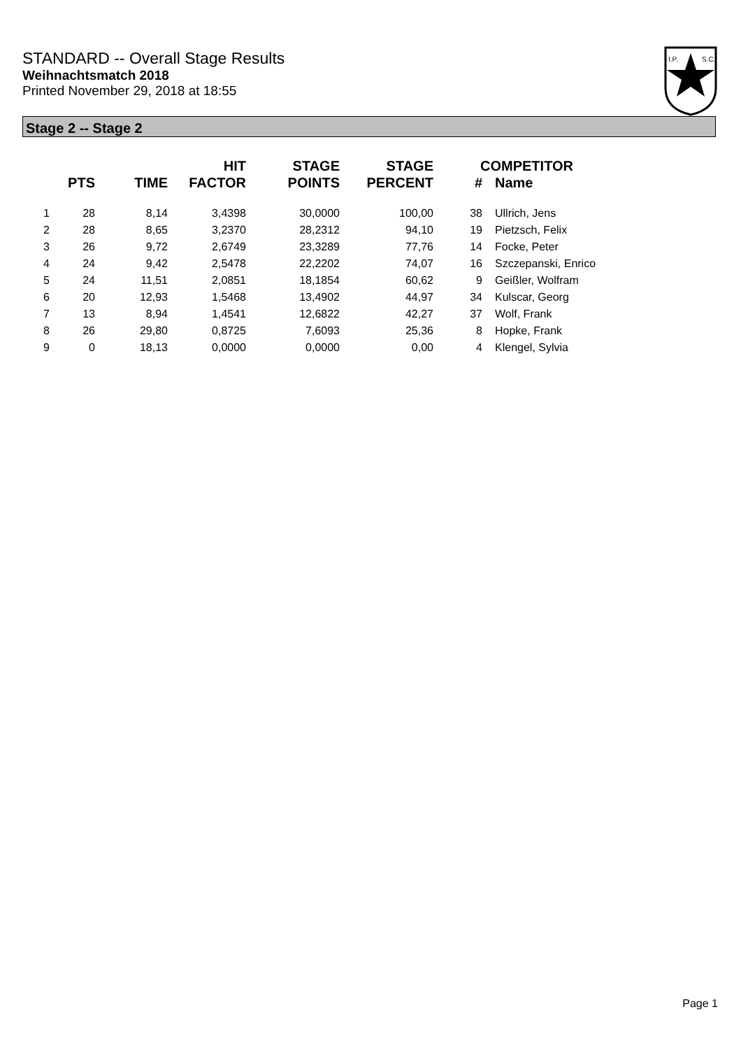STANDARD -- Overall Stage Results
Weihnachtsmatch 2018
Printed November 29, 2018 at 18:55
I.P.
S.C.
Stage 2 -- Stage 2
| | PTS | TIME | HIT FACTOR | STAGE POINTS | STAGE PERCENT | COMPETITOR # | Name |
| --- | --- | --- | --- | --- | --- | --- | --- |
| 1 | 28 | 8,14 | 3,4398 | 30,0000 | 100,00 | 38 | Ullrich, Jens |
| 2 | 28 | 8,65 | 3,2370 | 28,2312 | 94,10 | 19 | Pietzsch, Felix |
| 3 | 26 | 9,72 | 2,6749 | 23,3289 | 77,76 | 14 | Focke, Peter |
| 4 | 24 | 9,42 | 2,5478 | 22,2202 | 74,07 | 16 | Szczepanski, Enrico |
| 5 | 24 | 11,51 | 2,0851 | 18,1854 | 60,62 | 9 | Geißler, Wolfram |
| 6 | 20 | 12,93 | 1,5468 | 13,4902 | 44,97 | 34 | Kulscar, Georg |
| 7 | 13 | 8,94 | 1,4541 | 12,6822 | 42,27 | 37 | Wolf, Frank |
| 8 | 26 | 29,80 | 0,8725 | 7,6093 | 25,36 | 8 | Hopke, Frank |
| 9 | 0 | 18,13 | 0,0000 | 0,0000 | 0,00 | 4 | Klengel, Sylvia |
Page 1